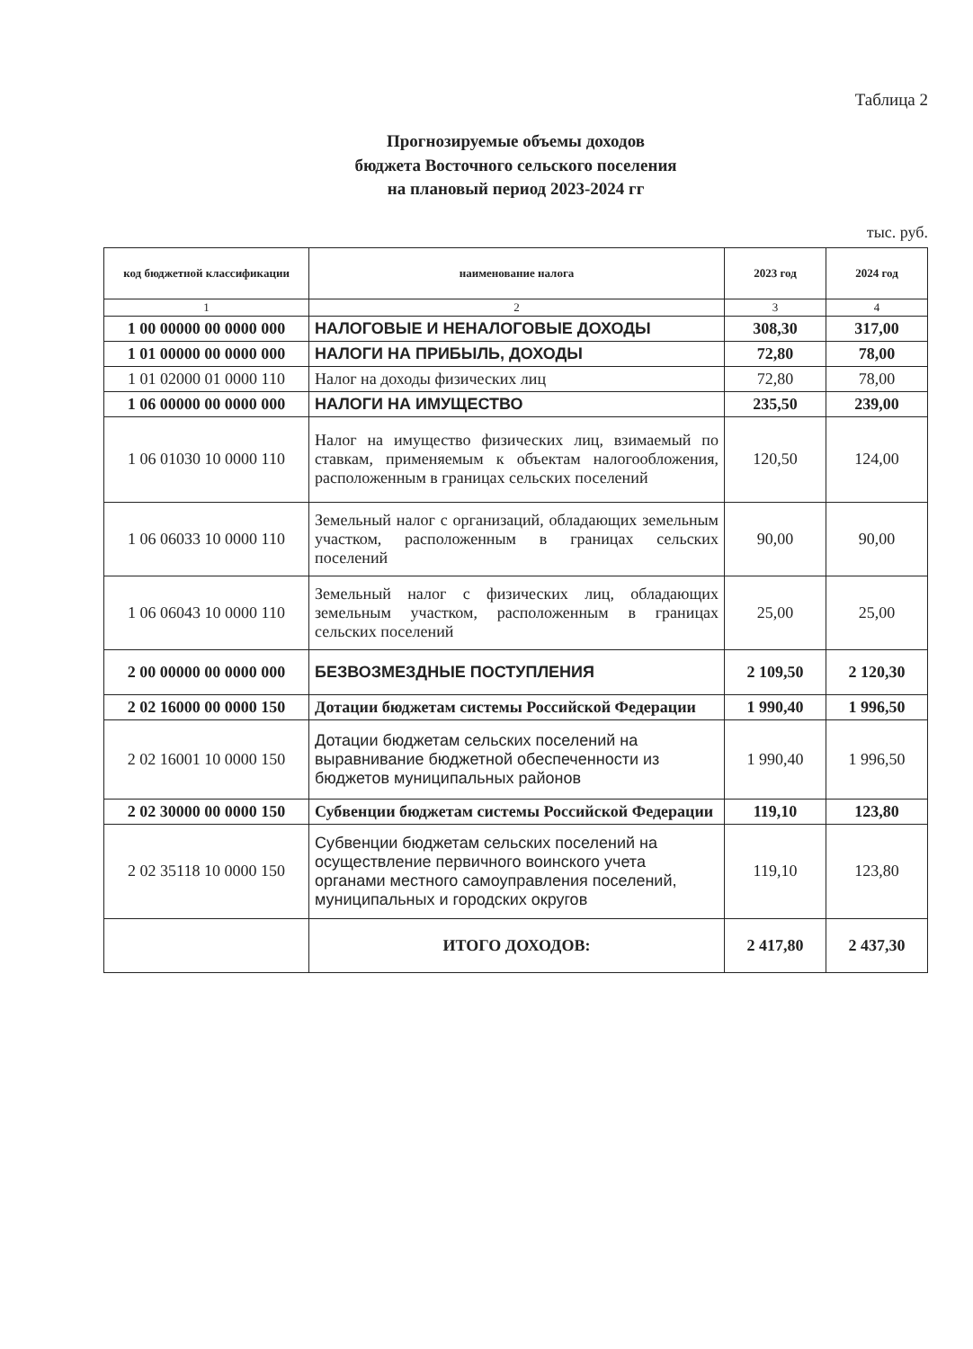Таблица 2
Прогнозируемые объемы доходов
бюджета Восточного сельского поселения
на плановый период 2023-2024 гг
тыс. руб.
| код бюджетной классификации | наименование налога | 2023 год | 2024 год |
| --- | --- | --- | --- |
| 1 | 2 | 3 | 4 |
| 1 00 00000 00 0000 000 | НАЛОГОВЫЕ И НЕНАЛОГОВЫЕ ДОХОДЫ | 308,30 | 317,00 |
| 1 01 00000 00 0000 000 | НАЛОГИ НА ПРИБЫЛЬ, ДОХОДЫ | 72,80 | 78,00 |
| 1 01 02000 01 0000 110 | Налог на доходы физических лиц | 72,80 | 78,00 |
| 1 06 00000 00 0000 000 | НАЛОГИ НА ИМУЩЕСТВО | 235,50 | 239,00 |
| 1 06 01030 10 0000 110 | Налог на имущество физических лиц, взимаемый по ставкам, применяемым к объектам налогообложения, расположенным в границах сельских поселений | 120,50 | 124,00 |
| 1 06 06033 10 0000 110 | Земельный налог с организаций, обладающих земельным участком, расположенным в границах сельских поселений | 90,00 | 90,00 |
| 1 06 06043 10 0000 110 | Земельный налог с физических лиц, обладающих земельным участком, расположенным в границах сельских поселений | 25,00 | 25,00 |
| 2 00 00000 00 0000 000 | БЕЗВОЗМЕЗДНЫЕ ПОСТУПЛЕНИЯ | 2 109,50 | 2 120,30 |
| 2 02 16000 00 0000 150 | Дотации бюджетам системы Российской Федерации | 1 990,40 | 1 996,50 |
| 2 02 16001 10 0000 150 | Дотации бюджетам сельских поселений на выравнивание бюджетной обеспеченности из бюджетов муниципальных районов | 1 990,40 | 1 996,50 |
| 2 02 30000 00 0000 150 | Субвенции бюджетам системы Российской Федерации | 119,10 | 123,80 |
| 2 02 35118 10 0000 150 | Субвенции бюджетам сельских поселений на осуществление первичного воинского учета органами местного самоуправления поселений, муниципальных и городских округов | 119,10 | 123,80 |
| | ИТОГО ДОХОДОВ: | 2 417,80 | 2 437,30 |